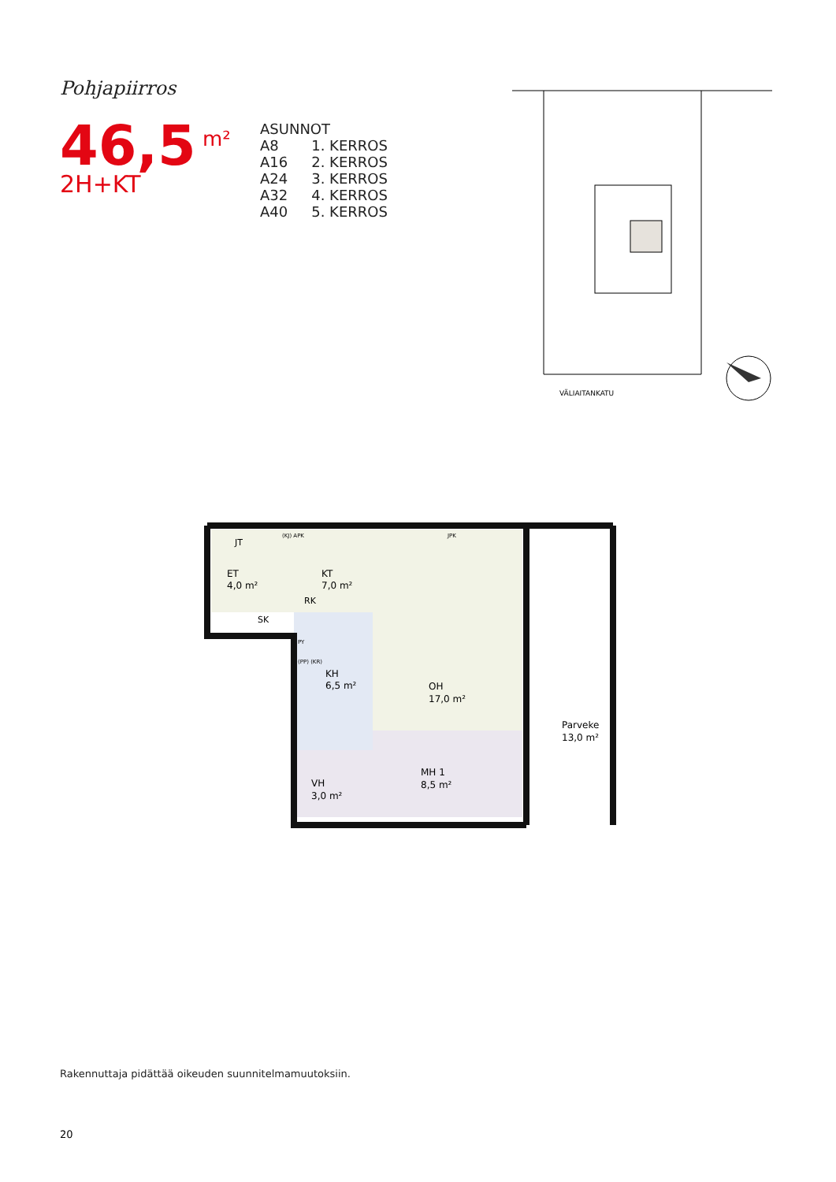Pohjapiirros
46,5<sup>m²</sup>
2H+KT
| ASUNNOT | |
| --- | --- |
| A8 | 1. KERROS |
| A16 | 2. KERROS |
| A24 | 3. KERROS |
| A32 | 4. KERROS |
| A40 | 5. KERROS |
VÄLIAITANKATU
ET
4,0 m²
JT
KT
7,0 m²
RK
SK
KH
6,5 m²
OH
17,0 m²
MH 1
8,5 m²
VH
3,0 m²
Parveke
13,0 m²
(KJ) APK
JPK
PY
(PP) (KR)
Rakennuttaja pidättää oikeuden suunnitelmamuutoksiin.
20